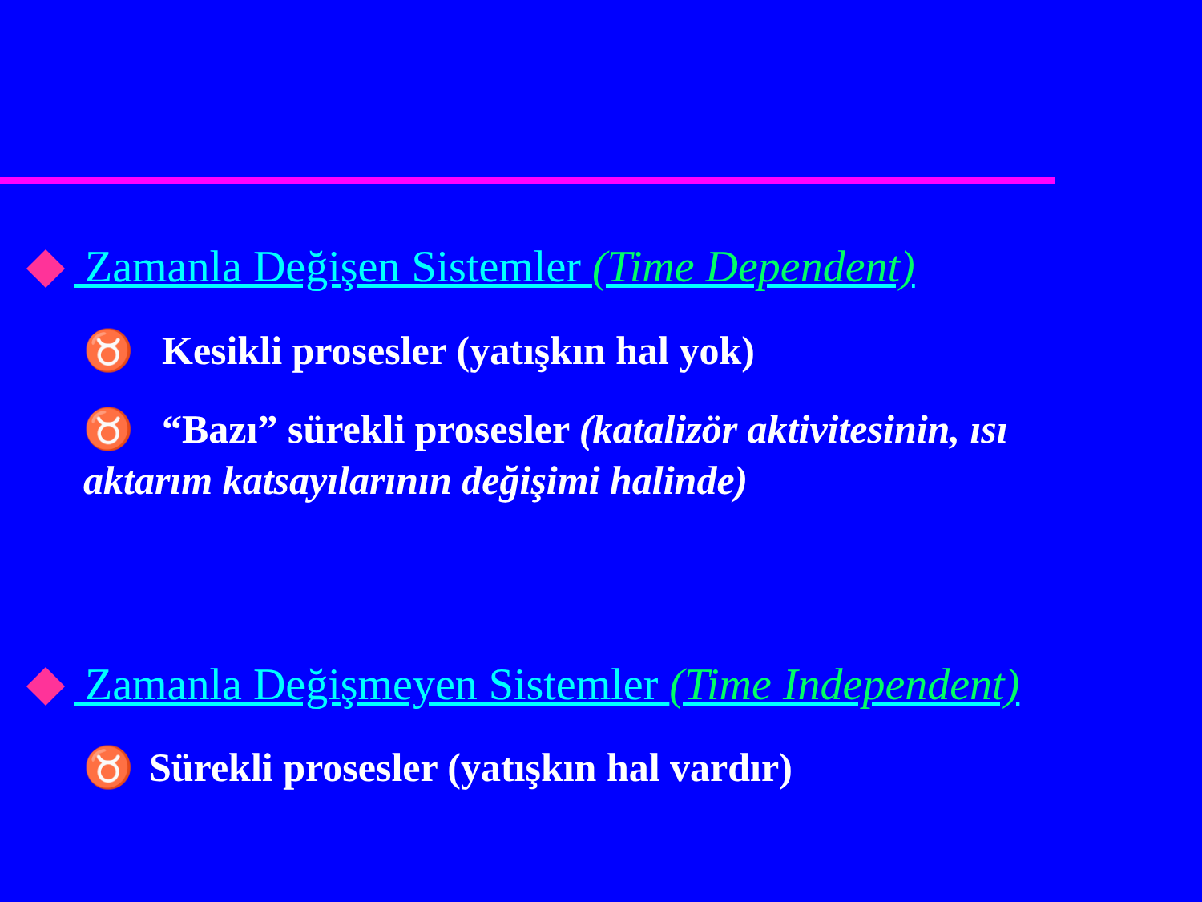Zamanla Değişen Sistemler (Time Dependent)
♉ Kesikli prosesler (yatışkın hal yok)
♉ “Bazı” sürekli prosesler (katalizör aktivitesinin, ısı aktarım katsayılarının değişimi halinde)
Zamanla Değişmeyen Sistemler (Time Independent)
♉ Sürekli prosesler (yatışkın hal vardır)